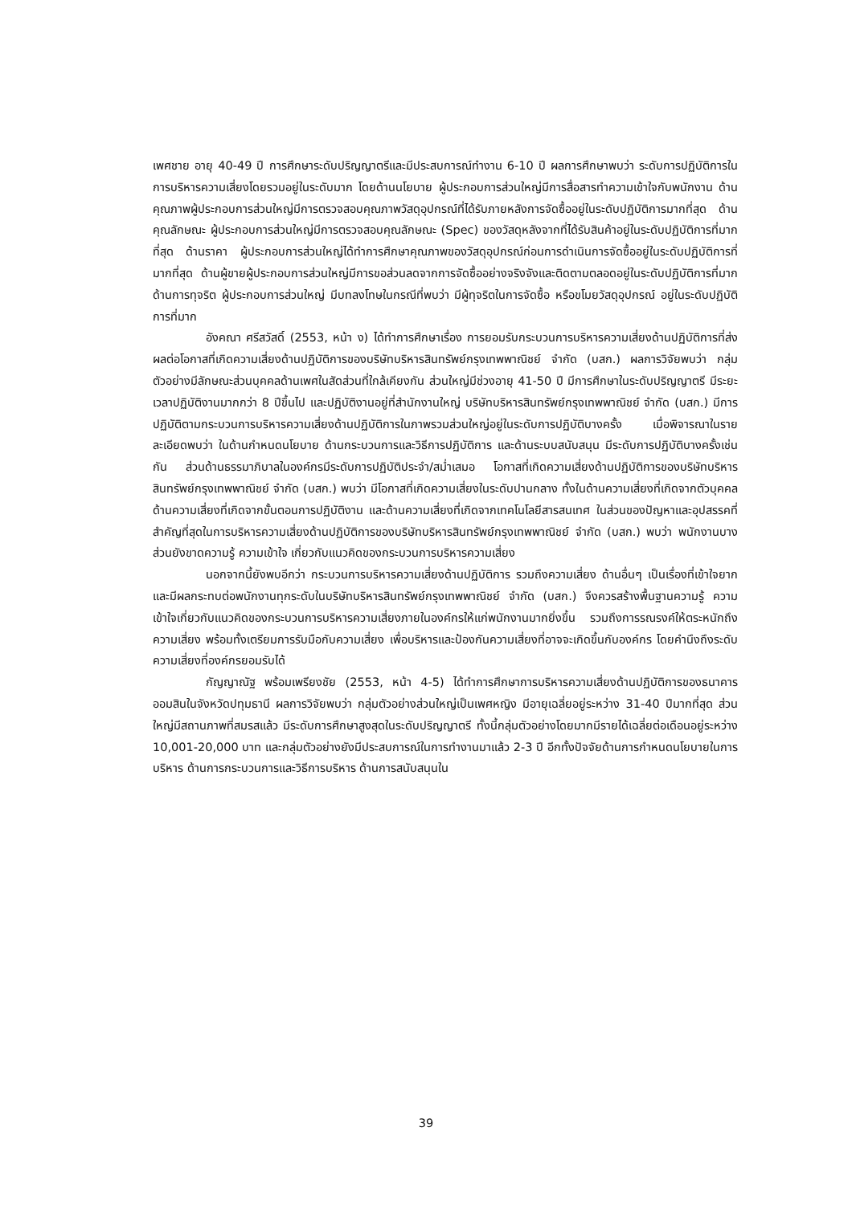เพศชาย อายุ 40-49 ปี การศึกษาระดับปริญญาตรีและมีประสบการณ์ทำงาน 6-10 ปี ผลการศึกษาพบว่า ระดับการปฏิบัติการในการบริหารความเสี่ยงโดยรวมอยู่ในระดับมาก โดยด้านนโยบาย ผู้ประกอบการส่วนใหญ่มีการสื่อสารทำความเข้าใจกับพนักงาน ด้านคุณภาพผู้ประกอบการส่วนใหญ่มีการตรวจสอบคุณภาพวัสดุอุปกรณ์ที่ได้รับภายหลังการจัดซื้ออยู่ในระดับปฏิบัติการมากที่สุด ด้านคุณลักษณะ ผู้ประกอบการส่วนใหญ่มีการตรวจสอบคุณลักษณะ (Spec) ของวัสดุหลังจากที่ได้รับสินค้าอยู่ในระดับปฏิบัติการที่มากที่สุด ด้านราคา ผู้ประกอบการส่วนใหญ่ได้ทำการศึกษาคุณภาพของวัสดุอุปกรณ์ก่อนการดำเนินการจัดซื้ออยู่ในระดับปฏิบัติการที่มากที่สุด ด้านผู้ขายผู้ประกอบการส่วนใหญ่มีการขอส่วนลดจากการจัดซื้ออย่างจริงจังและติดตามตลอดอยู่ในระดับปฏิบัติการที่มาก ด้านการทุจริต ผู้ประกอบการส่วนใหญ่ มีบทลงโทษในกรณีที่พบว่า มีผู้ทุจริตในการจัดซื้อ หรือขโมยวัสดุอุปกรณ์ อยู่ในระดับปฏิบัติการที่มาก
อังคณา ศรีสวัสดิ์ (2553, หน้า ง) ได้ทำการศึกษาเรื่อง การยอมรับกระบวนการบริหารความเสี่ยงด้านปฏิบัติการที่ส่งผลต่อโอกาสที่เกิดความเสี่ยงด้านปฏิบัติการของบริษัทบริหารสินทรัพย์กรุงเทพพาณิชย์ จำกัด (บสก.) ผลการวิจัยพบว่า กลุ่มตัวอย่างมีลักษณะส่วนบุคคลด้านเพศในสัดส่วนที่ใกล้เคียงกัน ส่วนใหญ่มีช่วงอายุ 41-50 ปี มีการศึกษาในระดับปริญญาตรี มีระยะเวลาปฏิบัติงานมากกว่า 8 ปีขึ้นไป และปฏิบัติงานอยู่ที่สำนักงานใหญ่ บริษัทบริหารสินทรัพย์กรุงเทพพาณิชย์ จำกัด (บสก.) มีการปฏิบัติตามกระบวนการบริหารความเสี่ยงด้านปฏิบัติการในภาพรวมส่วนใหญ่อยู่ในระดับการปฏิบัติบางครั้ง เมื่อพิจารณาในรายละเอียดพบว่า ในด้านกำหนดนโยบาย ด้านกระบวนการและวิธีการปฏิบัติการ และด้านระบบสนับสนุน มีระดับการปฏิบัติบางครั้งเช่นกัน ส่วนด้านธรรมาภิบาลในองค์กรมีระดับการปฏิบัติประจำ/สม่ำเสมอ โอกาสที่เกิดความเสี่ยงด้านปฏิบัติการของบริษัทบริหารสินทรัพย์กรุงเทพพาณิชย์ จำกัด (บสก.) พบว่า มีโอกาสที่เกิดความเสี่ยงในระดับปานกลาง ทั้งในด้านความเสี่ยงที่เกิดจากตัวบุคคล ด้านความเสี่ยงที่เกิดจากขั้นตอนการปฏิบัติงาน และด้านความเสี่ยงที่เกิดจากเทคโนโลยีสารสนเทศ ในส่วนของปัญหาและอุปสรรคที่สำคัญที่สุดในการบริหารความเสี่ยงด้านปฏิบัติการของบริษัทบริหารสินทรัพย์กรุงเทพพาณิชย์ จำกัด (บสก.) พบว่า พนักงานบางส่วนยังขาดความรู้ ความเข้าใจ เกี่ยวกับแนวคิดของกระบวนการบริหารความเสี่ยง
นอกจากนี้ยังพบอีกว่า กระบวนการบริหารความเสี่ยงด้านปฏิบัติการ รวมถึงความเสี่ยง ด้านอื่นๆ เป็นเรื่องที่เข้าใจยาก และมีผลกระทบต่อพนักงานทุกระดับในบริษัทบริหารสินทรัพย์กรุงเทพพาณิชย์ จำกัด (บสก.) จึงควรสร้างพื้นฐานความรู้ ความเข้าใจเกี่ยวกับแนวคิดของกระบวนการบริหารความเสี่ยงภายในองค์กรให้แก่พนักงานมากยิ่งขึ้น รวมถึงการรณรงค์ให้ตระหนักถึงความเสี่ยง พร้อมทั้งเตรียมการรับมือกับความเสี่ยง เพื่อบริหารและป้องกันความเสี่ยงที่อาจจะเกิดขึ้นกับองค์กร โดยคำนึงถึงระดับความเสี่ยงที่องค์กรยอมรับได้
กัญญาณัฐ พร้อมเพรียงชัย (2553, หน้า 4-5) ได้ทำการศึกษาการบริหารความเสี่ยงด้านปฏิบัติการของธนาคารออมสินในจังหวัดปทุมธานี ผลการวิจัยพบว่า กลุ่มตัวอย่างส่วนใหญ่เป็นเพศหญิง มีอายุเฉลี่ยอยู่ระหว่าง 31-40 ปีมากที่สุด ส่วนใหญ่มีสถานภาพที่สมรสแล้ว มีระดับการศึกษาสูงสุดในระดับปริญญาตรี ทั้งนี้กลุ่มตัวอย่างโดยมากมีรายได้เฉลี่ยต่อเดือนอยู่ระหว่าง 10,001-20,000 บาท และกลุ่มตัวอย่างยังมีประสบการณ์ในการทำงานมาแล้ว 2-3 ปี อีกทั้งปัจจัยด้านการกำหนดนโยบายในการบริหาร ด้านการกระบวนการและวิธีการบริหาร ด้านการสนับสนุนใน
39